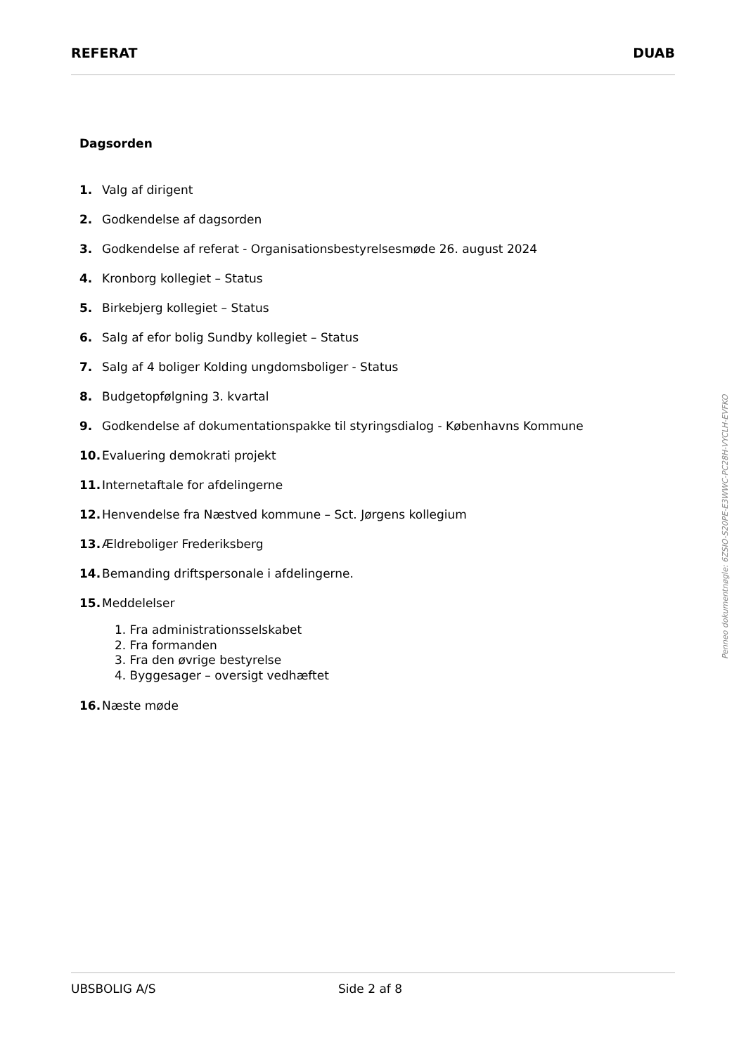REFERAT DUAB
Dagsorden
1. Valg af dirigent
2. Godkendelse af dagsorden
3. Godkendelse af referat - Organisationsbestyrelsesmøde 26. august 2024
4. Kronborg kollegiet – Status
5. Birkebjerg kollegiet – Status
6. Salg af efor bolig Sundby kollegiet – Status
7. Salg af 4 boliger Kolding ungdomsboliger - Status
8. Budgetopfølgning 3. kvartal
9. Godkendelse af dokumentationspakke til styringsdialog - Københavns Kommune
10. Evaluering demokrati projekt
11. Internetaftale for afdelingerne
12. Henvendelse fra Næstved kommune – Sct. Jørgens kollegium
13. Ældreboliger Frederiksberg
14. Bemanding driftspersonale i afdelingerne.
15. Meddelelser
1. Fra administrationsselskabet
2. Fra formanden
3. Fra den øvrige bestyrelse
4. Byggesager – oversigt vedhæftet
16. Næste møde
Penneo dokumentnøgle: 6ZSIO-S20PE-E3WWC-PC28H-VYCLH-EVFKO
UBSBOLIG A/S Side 2 af 8